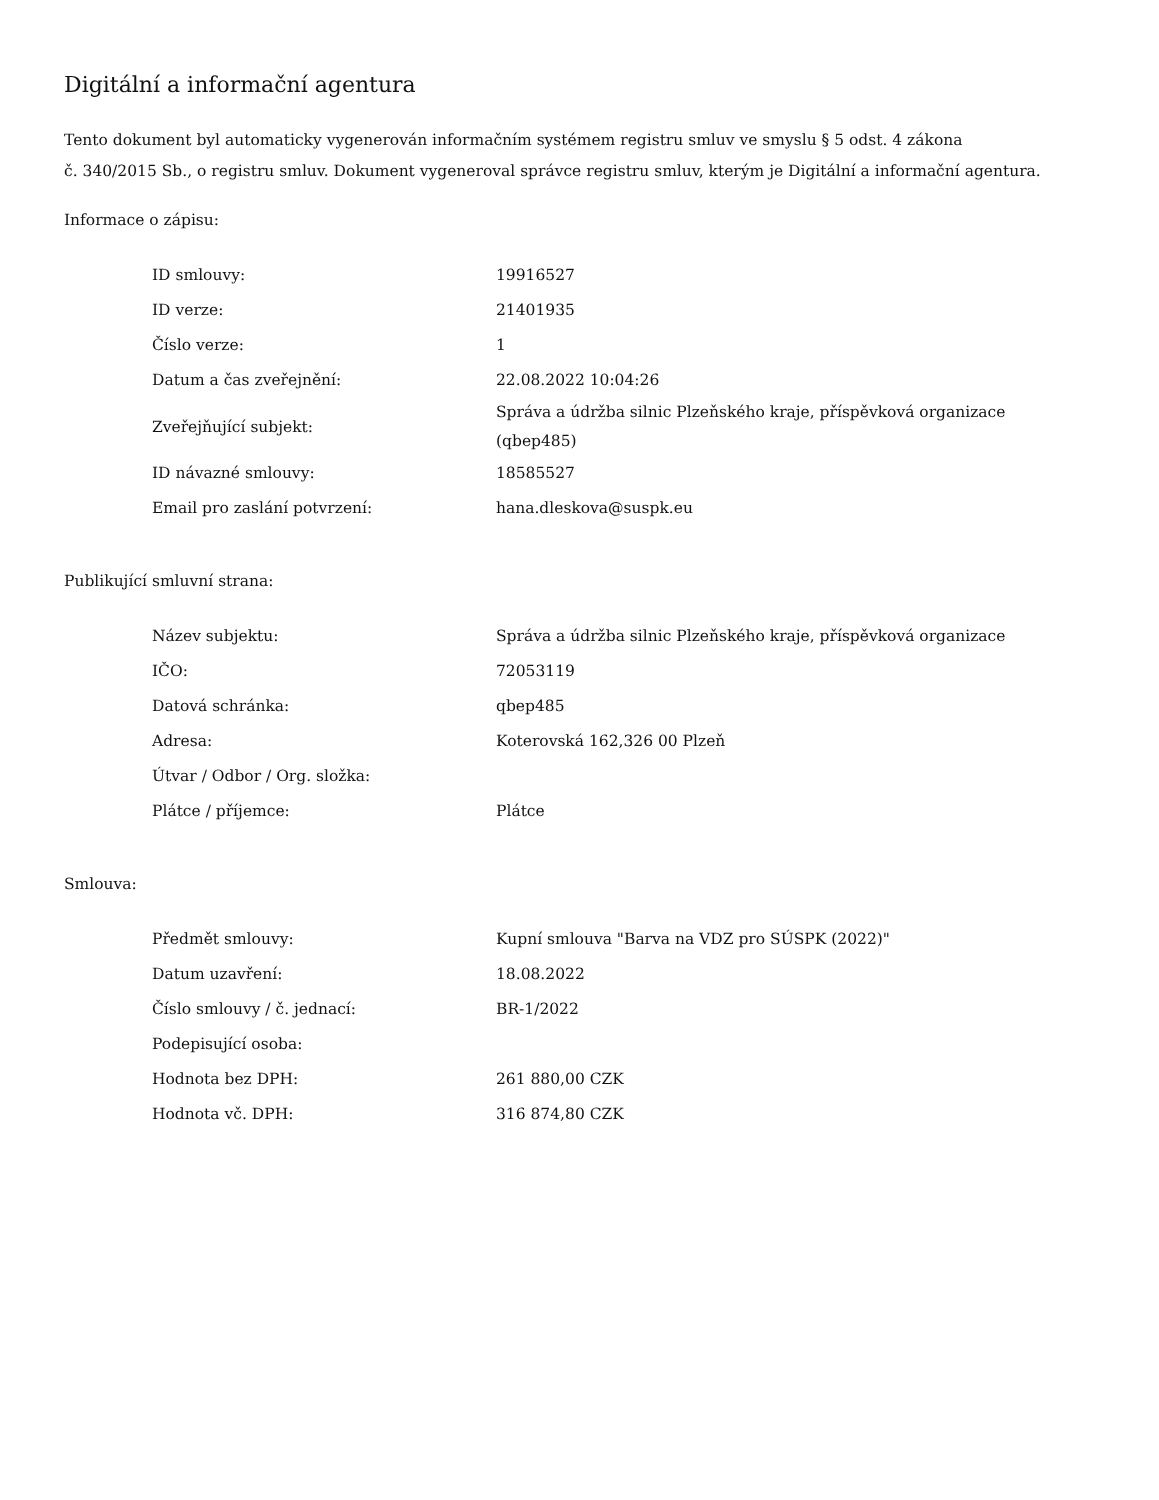Digitální a informační agentura
Tento dokument byl automaticky vygenerován informačním systémem registru smluv ve smyslu § 5 odst. 4 zákona
č. 340/2015 Sb., o registru smluv. Dokument vygeneroval správce registru smluv, kterým je Digitální a informační agentura.
Informace o zápisu:
| ID smlouvy: | 19916527 |
| ID verze: | 21401935 |
| Číslo verze: | 1 |
| Datum a čas zveřejnění: | 22.08.2022 10:04:26 |
| Zveřejňující subjekt: | Správa a údržba silnic Plzeňského kraje, příspěvková organizace (qbep485) |
| ID návazné smlouvy: | 18585527 |
| Email pro zaslání potvrzení: | hana.dleskova@suspk.eu |
Publikující smluvní strana:
| Název subjektu: | Správa a údržba silnic Plzeňského kraje, příspěvková organizace |
| IČO: | 72053119 |
| Datová schránka: | qbep485 |
| Adresa: | Koterovská 162,326 00 Plzeň |
| Útvar / Odbor / Org. složka: | |
| Plátce / příjemce: | Plátce |
Smlouva:
| Předmět smlouvy: | Kupní smlouva "Barva na VDZ pro SÚSPK (2022)" |
| Datum uzavření: | 18.08.2022 |
| Číslo smlouvy / č. jednací: | BR-1/2022 |
| Podepisující osoba: | |
| Hodnota bez DPH: | 261 880,00 CZK |
| Hodnota vč. DPH: | 316 874,80 CZK |